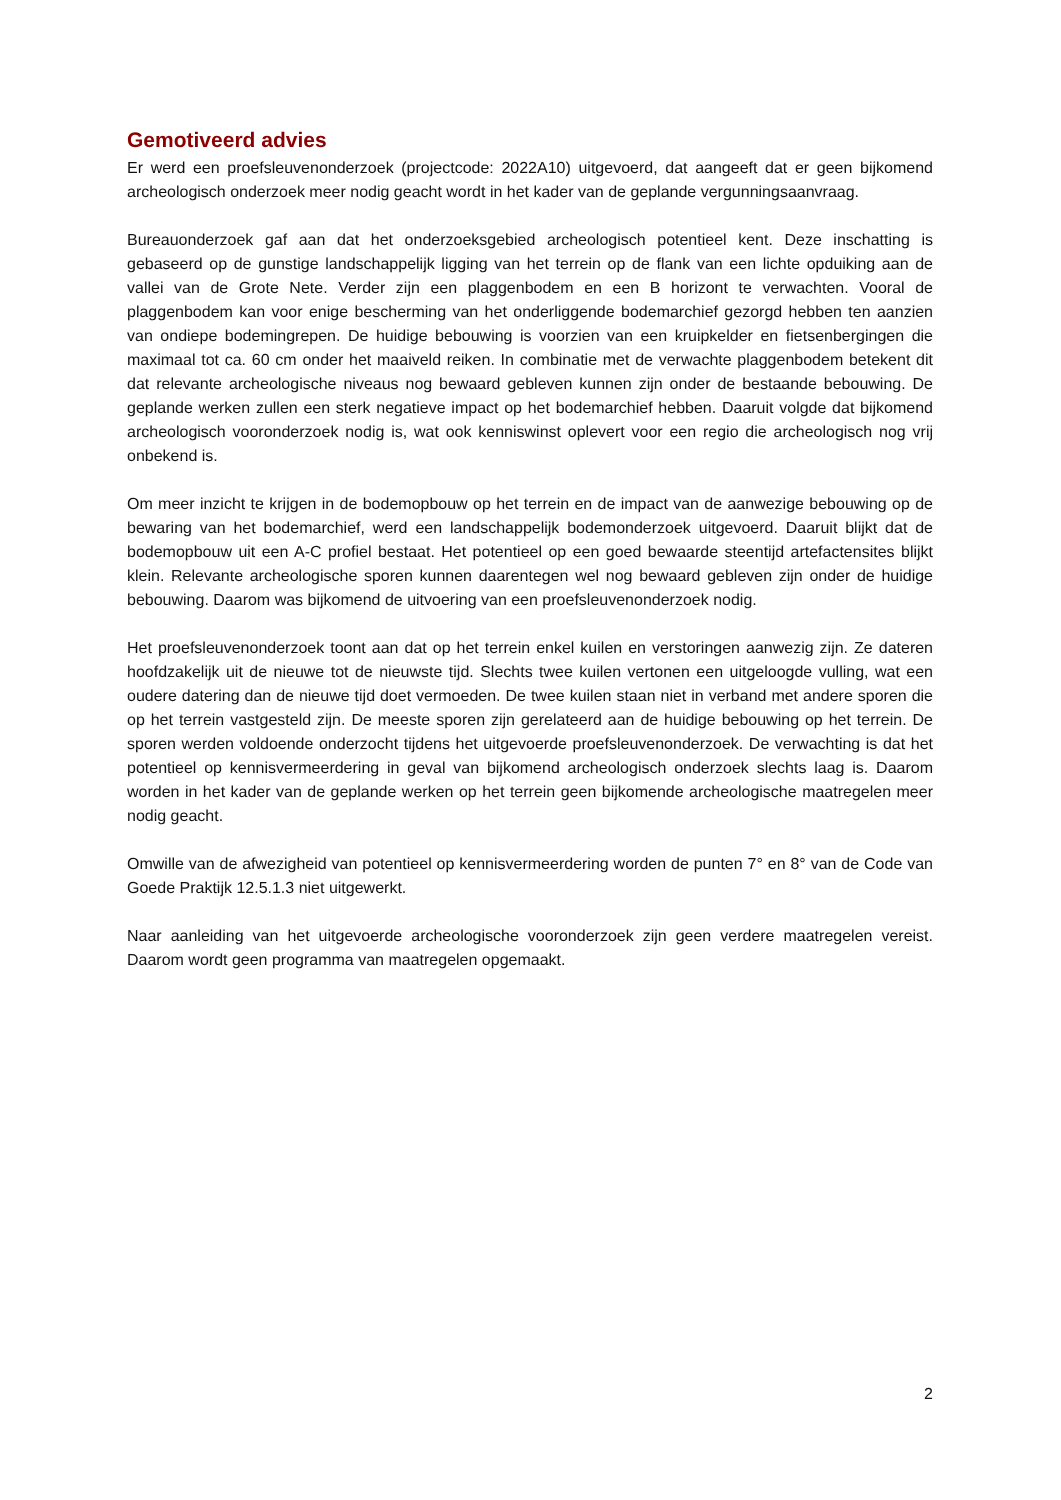Gemotiveerd advies
Er werd een proefsleuvenonderzoek (projectcode: 2022A10) uitgevoerd, dat aangeeft dat er geen bijkomend archeologisch onderzoek meer nodig geacht wordt in het kader van de geplande vergunningsaanvraag.
Bureauonderzoek gaf aan dat het onderzoeksgebied archeologisch potentieel kent. Deze inschatting is gebaseerd op de gunstige landschappelijk ligging van het terrein op de flank van een lichte opduiking aan de vallei van de Grote Nete. Verder zijn een plaggenbodem en een B horizont te verwachten. Vooral de plaggenbodem kan voor enige bescherming van het onderliggende bodemarchief gezorgd hebben ten aanzien van ondiepe bodemingrepen. De huidige bebouwing is voorzien van een kruipkelder en fietsenbergingen die maximaal tot ca. 60 cm onder het maaiveld reiken. In combinatie met de verwachte plaggenbodem betekent dit dat relevante archeologische niveaus nog bewaard gebleven kunnen zijn onder de bestaande bebouwing. De geplande werken zullen een sterk negatieve impact op het bodemarchief hebben. Daaruit volgde dat bijkomend archeologisch vooronderzoek nodig is, wat ook kenniswinst oplevert voor een regio die archeologisch nog vrij onbekend is.
Om meer inzicht te krijgen in de bodemopbouw op het terrein en de impact van de aanwezige bebouwing op de bewaring van het bodemarchief, werd een landschappelijk bodemonderzoek uitgevoerd. Daaruit blijkt dat de bodemopbouw uit een A-C profiel bestaat. Het potentieel op een goed bewaarde steentijd artefactensites blijkt klein. Relevante archeologische sporen kunnen daarentegen wel nog bewaard gebleven zijn onder de huidige bebouwing. Daarom was bijkomend de uitvoering van een proefsleuvenonderzoek nodig.
Het proefsleuvenonderzoek toont aan dat op het terrein enkel kuilen en verstoringen aanwezig zijn. Ze dateren hoofdzakelijk uit de nieuwe tot de nieuwste tijd. Slechts twee kuilen vertonen een uitgeloogde vulling, wat een oudere datering dan de nieuwe tijd doet vermoeden. De twee kuilen staan niet in verband met andere sporen die op het terrein vastgesteld zijn. De meeste sporen zijn gerelateerd aan de huidige bebouwing op het terrein. De sporen werden voldoende onderzocht tijdens het uitgevoerde proefsleuvenonderzoek. De verwachting is dat het potentieel op kennisvermeerdering in geval van bijkomend archeologisch onderzoek slechts laag is. Daarom worden in het kader van de geplande werken op het terrein geen bijkomende archeologische maatregelen meer nodig geacht.
Omwille van de afwezigheid van potentieel op kennisvermeerdering worden de punten 7° en 8° van de Code van Goede Praktijk 12.5.1.3 niet uitgewerkt.
Naar aanleiding van het uitgevoerde archeologische vooronderzoek zijn geen verdere maatregelen vereist. Daarom wordt geen programma van maatregelen opgemaakt.
2